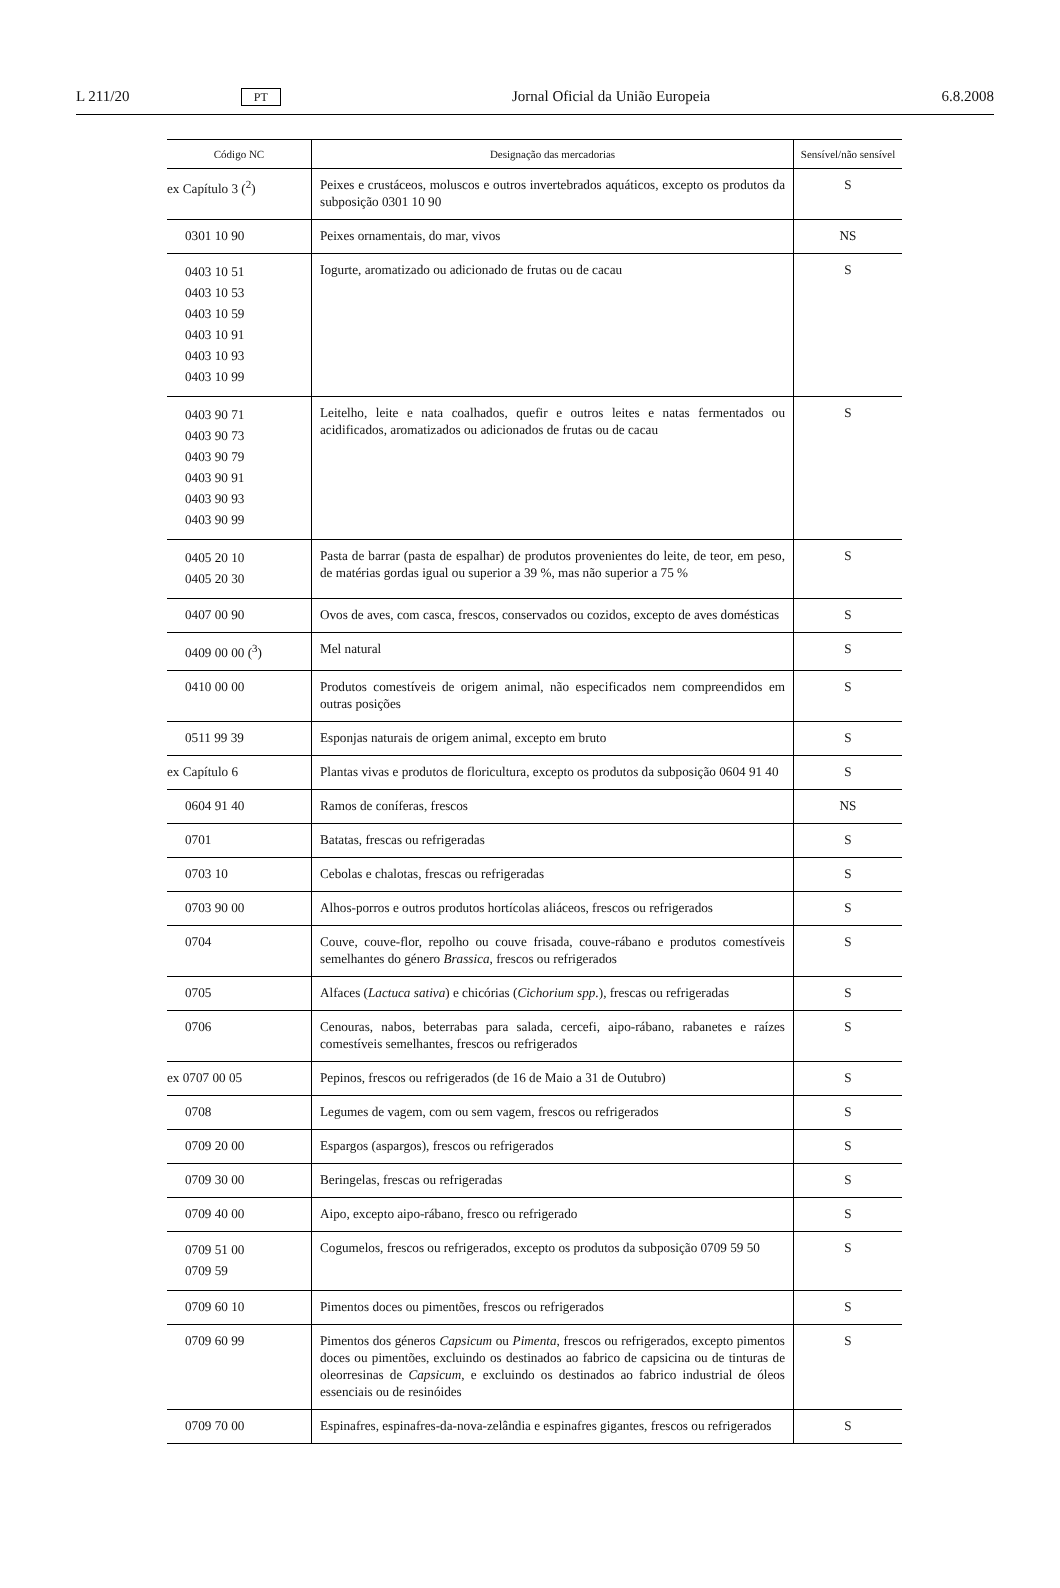L 211/20 PT Jornal Oficial da União Europeia 6.8.2008
| Código NC | Designação das mercadorias | Sensível/não sensível |
| --- | --- | --- |
| ex Capítulo 3 (<sup>2</sup>) | Peixes e crustáceos, moluscos e outros invertebrados aquáticos, excepto os produtos da subposição 0301 10 90 | S |
| 0301 10 90 | Peixes ornamentais, do mar, vivos | NS |
| 0403 10 51 0403 10 53 0403 10 59 0403 10 91 0403 10 93 0403 10 99 | Iogurte, aromatizado ou adicionado de frutas ou de cacau | S |
| 0403 90 71 0403 90 73 0403 90 79 0403 90 91 0403 90 93 0403 90 99 | Leitelho, leite e nata coalhados, quefir e outros leites e natas fermentados ou acidificados, aromatizados ou adicionados de frutas ou de cacau | S |
| 0405 20 10 0405 20 30 | Pasta de barrar (pasta de espalhar) de produtos provenientes do leite, de teor, em peso, de matérias gordas igual ou superior a 39 %, mas não superior a 75 % | S |
| 0407 00 90 | Ovos de aves, com casca, frescos, conservados ou cozidos, excepto de aves domésticas | S |
| 0409 00 00 (<sup>3</sup>) | Mel natural | S |
| 0410 00 00 | Produtos comestíveis de origem animal, não especificados nem compreendidos em outras posições | S |
| 0511 99 39 | Esponjas naturais de origem animal, excepto em bruto | S |
| ex Capítulo 6 | Plantas vivas e produtos de floricultura, excepto os produtos da subposição 0604 91 40 | S |
| 0604 91 40 | Ramos de coníferas, frescos | NS |
| 0701 | Batatas, frescas ou refrigeradas | S |
| 0703 10 | Cebolas e chalotas, frescas ou refrigeradas | S |
| 0703 90 00 | Alhos-porros e outros produtos hortícolas aliáceos, frescos ou refrigerados | S |
| 0704 | Couve, couve-flor, repolho ou couve frisada, couve-rábano e produtos comestíveis semelhantes do género Brassica , frescos ou refrigerados | S |
| 0705 | Alfaces ( Lactuca sativa ) e chicórias ( Cichorium spp. ), frescas ou refrigeradas | S |
| 0706 | Cenouras, nabos, beterrabas para salada, cercefi, aipo-rábano, rabanetes e raízes comestíveis semelhantes, frescos ou refrigerados | S |
| ex 0707 00 05 | Pepinos, frescos ou refrigerados (de 16 de Maio a 31 de Outubro) | S |
| 0708 | Legumes de vagem, com ou sem vagem, frescos ou refrigerados | S |
| 0709 20 00 | Espargos (aspargos), frescos ou refrigerados | S |
| 0709 30 00 | Beringelas, frescas ou refrigeradas | S |
| 0709 40 00 | Aipo, excepto aipo-rábano, fresco ou refrigerado | S |
| 0709 51 00 0709 59 | Cogumelos, frescos ou refrigerados, excepto os produtos da subposição 0709 59 50 | S |
| 0709 60 10 | Pimentos doces ou pimentões, frescos ou refrigerados | S |
| 0709 60 99 | Pimentos dos géneros Capsicum ou Pimenta , frescos ou refrigerados, excepto pimentos doces ou pimentões, excluindo os destinados ao fabrico de capsicina ou de tinturas de oleorresinas de Capsicum , e excluindo os destinados ao fabrico industrial de óleos essenciais ou de resinóides | S |
| 0709 70 00 | Espinafres, espinafres-da-nova-zelândia e espinafres gigantes, frescos ou refrigerados | S |